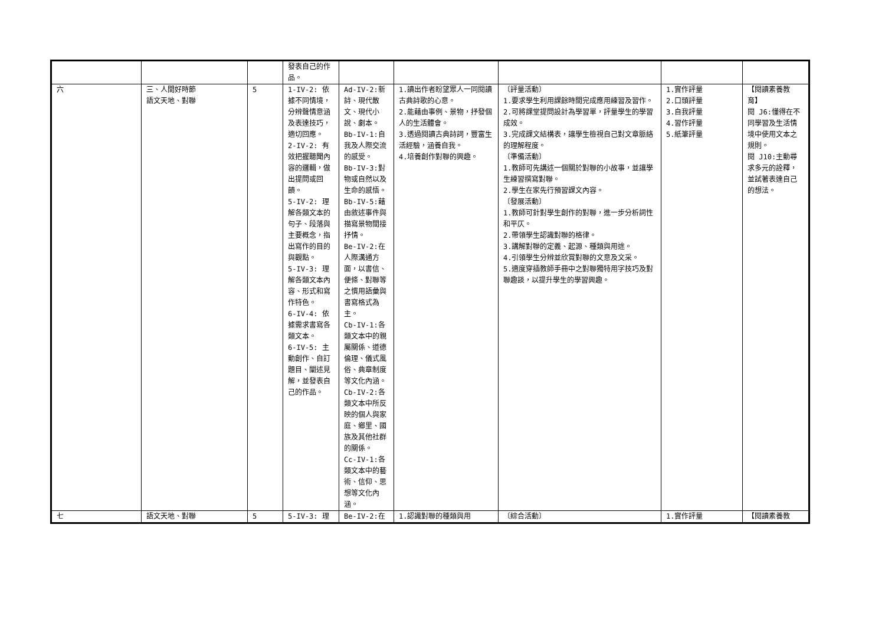| | | | 發表自己的作品。 | | | | | |
| 六 | 三、人間好時節 語文天地、對聯 | 5 | 1-IV-2: 依據不同情境，分辨聲情意涵及表達技巧，適切回應。 2-IV-2: 有效把握聽聞內容的邏輯，做出提問或回饋。 5-IV-2: 理解各類文本的句子、段落與主要概念，指出寫作的目的與觀點。 5-IV-3: 理解各類文本內容、形式和寫作特色。 6-IV-4: 依據需求書寫各類文本。 6-IV-5: 主動創作、自訂題目、闡述見解，並發表自己的作品。 | Ad-IV-2:新詩、現代散文、現代小說、劇本。 Bb-IV-1:自我及人際交流的感受。 Bb-IV-3:對物或自然以及生命的感悟。 Bb-IV-5:藉由敘述事件與描寫景物間接抒情。 Be-IV-2:在人際溝通方面，以書信、便條、對聯等之慣用語彙與書寫格式為主。 Cb-IV-1:各類文本中的親屬關係、道德倫理、儀式風俗、典章制度等文化內涵。 Cb-IV-2:各類文本中所反映的個人與家庭、鄉里、國族及其他社群的關係。 Cc-IV-1:各類文本中的藝術、信仰、思想等文化內涵。 | 1.讀出作者盼望眾人一同閱讀古典詩歌的心意。 2.能藉由事例、景物，抒發個人的生活體會。 3.透過閱讀古典詩詞，豐富生活經驗，涵養自我。 4.培養創作對聯的興趣。 | 〔評量活動〕 1.要求學生利用課餘時間完成應用練習及習作。 2.可將課堂提問設計為學習單，評量學生的學習成效。 3.完成課文結構表，讓學生檢視自己對文章脈絡的理解程度。 〔準備活動〕 1.教師可先講述一個關於對聯的小故事，並讓學生練習撰寫對聯。 2.學生在家先行預習課文內容。 〔發展活動〕 1.教師可針對學生創作的對聯，進一步分析詞性和平仄。 2.帶領學生認識對聯的格律。 3.講解對聯的定義、起源、種類與用途。 4.引領學生分辨並欣賞對聯的文意及文采。 5.適度穿插教師手冊中之對聯獨特用字技巧及對聯趣談，以提升學生的學習興趣。 | 1.實作評量 2.口頭評量 3.自我評量 4.習作評量 5.紙筆評量 | 【閱讀素養教育】 閱 J6:懂得在不同學習及生活情境中使用文本之規則。 閱 J10:主動尋求多元的詮釋，並試著表達自己的想法。 |
| 七 | 語文天地、對聯 | 5 | 5-IV-3: 理 | Be-IV-2:在 | 1.認識對聯的種類與用 | 〔綜合活動〕 | 1.實作評量 | 【閱讀素養教 |